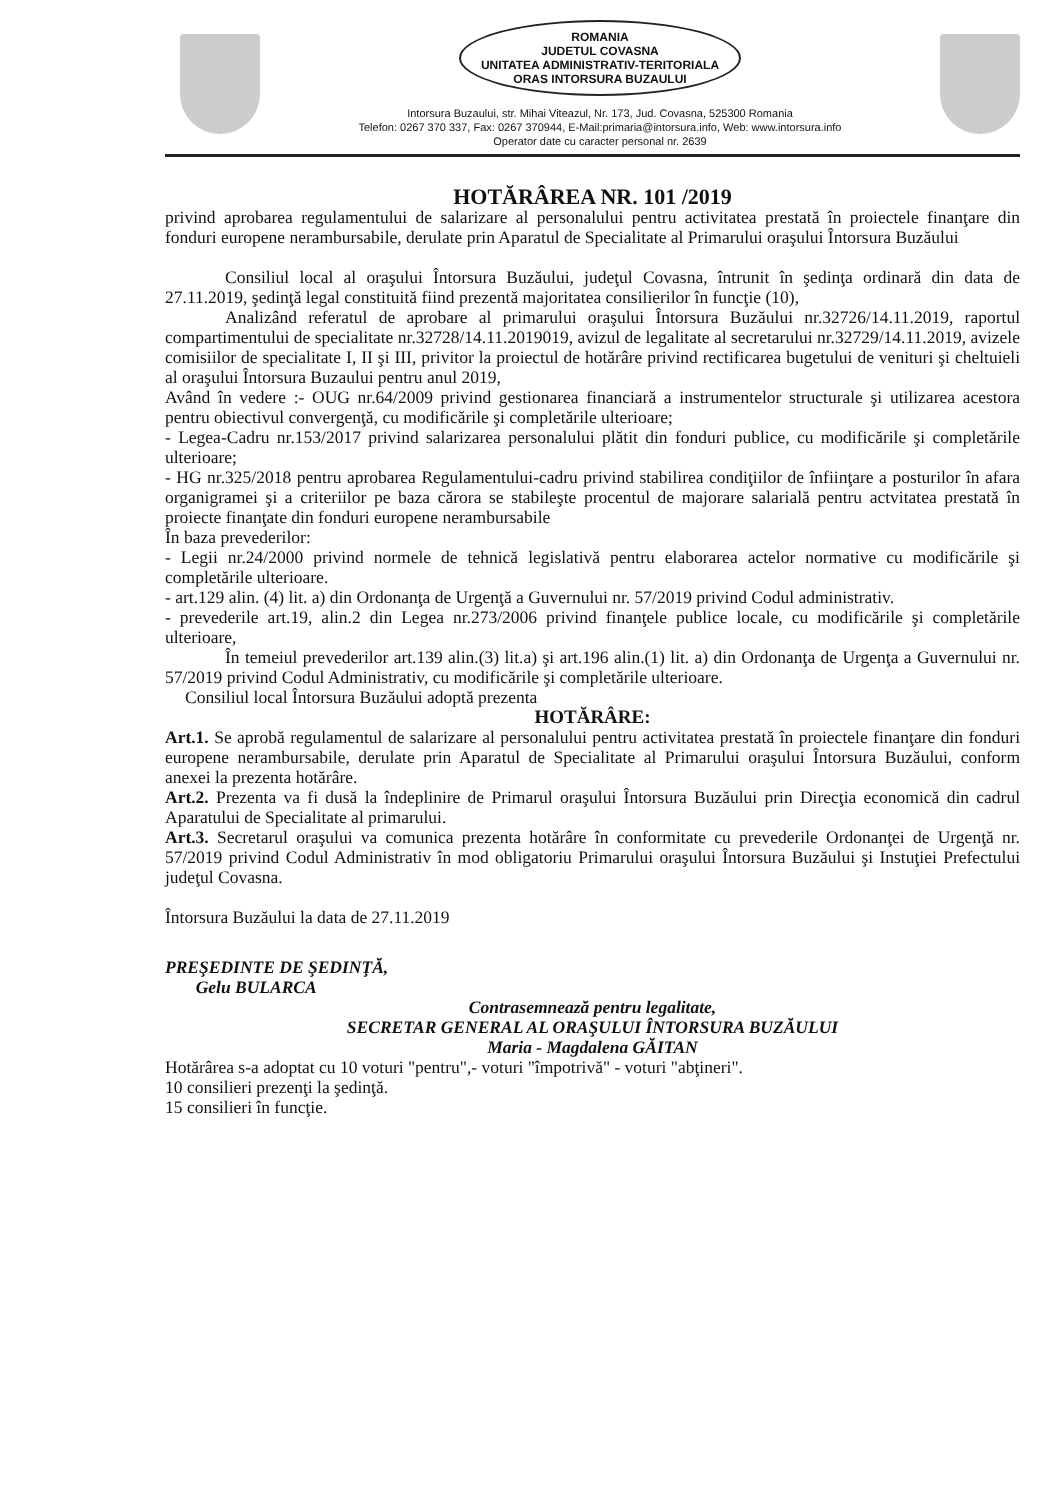ROMANIA
JUDETUL COVASNA
UNITATEA ADMINISTRATIV-TERITORIALA
ORAS INTORSURA BUZAULUI
Intorsura Buzaului, str. Mihai Viteazul, Nr. 173, Jud. Covasna, 525300 Romania
Telefon: 0267 370 337, Fax: 0267 370944, E-Mail:primaria@intorsura.info, Web: www.intorsura.info
Operator date cu caracter personal nr. 2639
HOTĂRÂREA NR. 101 /2019
privind aprobarea regulamentului de salarizare al personalului pentru activitatea prestată în proiectele finanţare din fonduri europene nerambursabile, derulate prin Aparatul de Specialitate al Primarului oraşului Întorsura Buzăului
Consiliul local al oraşului Întorsura Buzăului, judeţul Covasna, întrunit în şedinţa ordinară din data de 27.11.2019, şedinţă legal constituită fiind prezentă majoritatea consilierilor în funcţie (10),
Analizând referatul de aprobare al primarului oraşului Întorsura Buzăului nr.32726/14.11.2019, raportul compartimentului de specialitate nr.32728/14.11.2019019, avizul de legalitate al secretarului nr.32729/14.11.2019, avizele comisiilor de specialitate I, II şi III, privitor la proiectul de hotărâre privind rectificarea bugetului de venituri şi cheltuieli al oraşului Întorsura Buzaului pentru anul 2019,
Având în vedere :- OUG nr.64/2009 privind gestionarea financiară a instrumentelor structurale şi utilizarea acestora pentru obiectivul convergenţă, cu modificările şi completările ulterioare;
- Legea-Cadru nr.153/2017 privind salarizarea personalului plătit din fonduri publice, cu modificările şi completările ulterioare;
- HG nr.325/2018 pentru aprobarea Regulamentului-cadru privind stabilirea condiţiilor de înfiinţare a posturilor în afara organigramei şi a criteriilor pe baza cărora se stabileşte procentul de majorare salarială pentru actvitatea prestată în proiecte finanţate din fonduri europene nerambursabile
În baza prevederilor:
- Legii nr.24/2000 privind normele de tehnică legislativă pentru elaborarea actelor normative cu modificările şi completările ulterioare.
- art.129 alin. (4) lit. a) din Ordonanţa de Urgenţă a Guvernului nr. 57/2019 privind Codul administrativ.
- prevederile art.19, alin.2 din Legea nr.273/2006 privind finanţele publice locale, cu modificările şi completările ulterioare,
În temeiul prevederilor art.139 alin.(3) lit.a) şi art.196 alin.(1) lit. a) din Ordonanţa de Urgenţa a Guvernului nr. 57/2019 privind Codul Administrativ, cu modificările şi completările ulterioare.
Consiliul local Întorsura Buzăului adoptă prezenta
HOTĂRÂRE:
Art.1. Se aprobă regulamentul de salarizare al personalului pentru activitatea prestată în proiectele finanţare din fonduri europene nerambursabile, derulate prin Aparatul de Specialitate al Primarului oraşului Întorsura Buzăului, conform anexei la prezenta hotărâre.
Art.2. Prezenta va fi dusă la îndeplinire de Primarul oraşului Întorsura Buzăului prin Direcţia economică din cadrul Aparatului de Specialitate al primarului.
Art.3. Secretarul oraşului va comunica prezenta hotărâre în conformitate cu prevederile Ordonanţei de Urgenţă nr. 57/2019 privind Codul Administrativ în mod obligatoriu Primarului oraşului Întorsura Buzăului şi Instuţiei Prefectului judeţul Covasna.
Întorsura Buzăului la data de 27.11.2019
PREŞEDINTE DE ŞEDINŢĂ,
Gelu BULARCA
Contrasemnează pentru legalitate,
SECRETAR GENERAL AL ORAŞULUI ÎNTORSURA BUZĂULUI
Maria - Magdalena GĂITAN
Hotărârea s-a adoptat cu 10 voturi "pentru",- voturi "împotrivă" - voturi "abţineri".
10 consilieri prezenţi la şedinţă.
15 consilieri în funcţie.